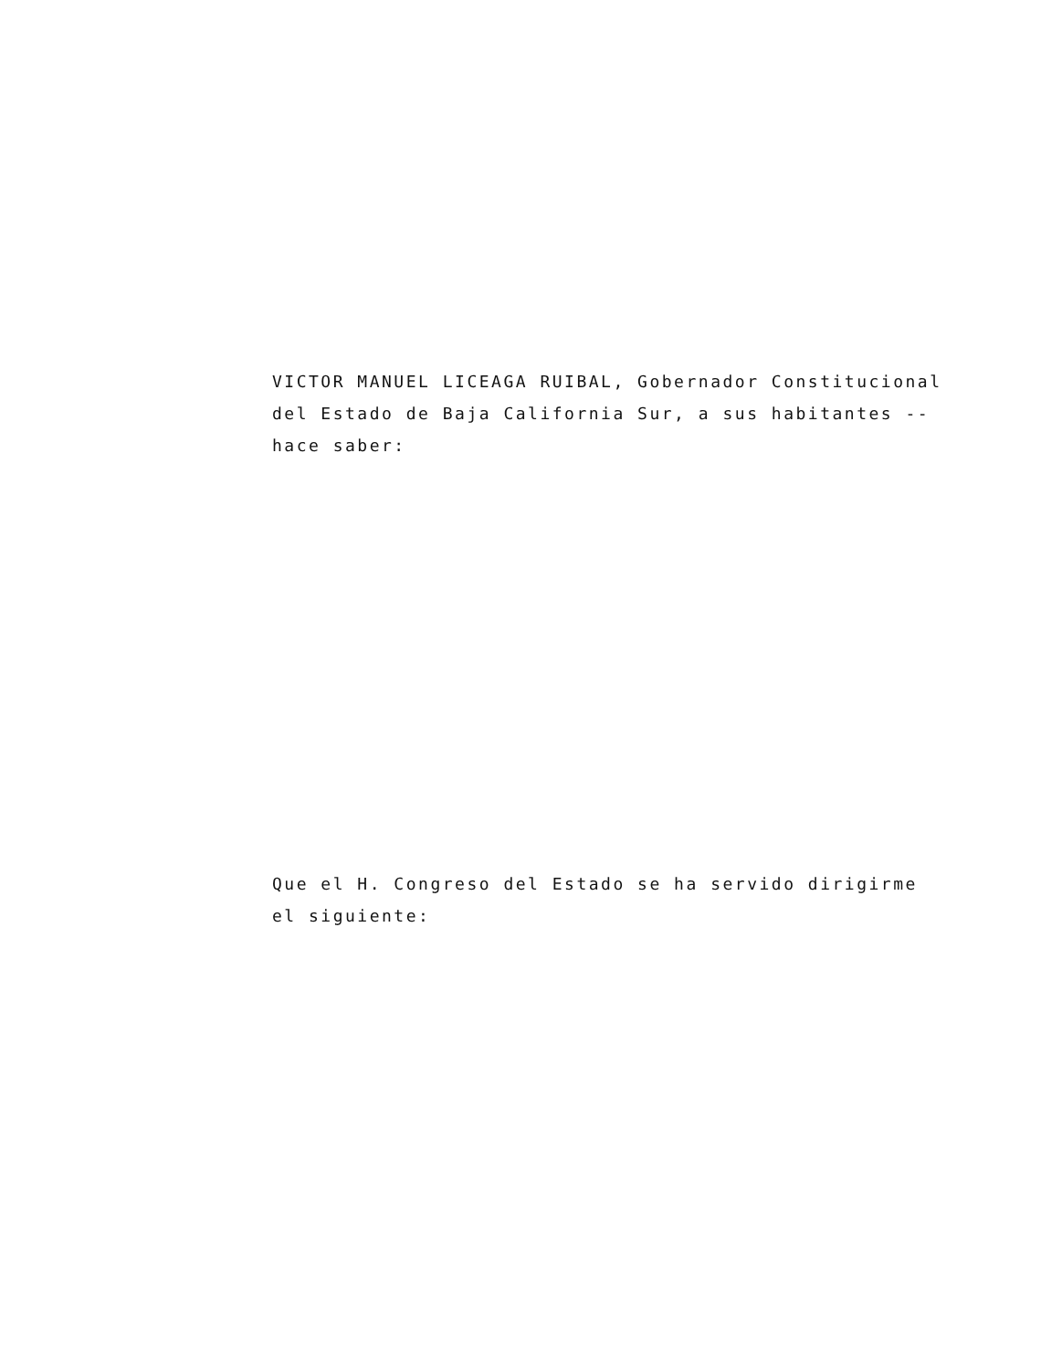VICTOR MANUEL LICEAGA RUIBAL, Gobernador Constitucional
del Estado de Baja California Sur, a sus habitantes --
hace saber:
Que el H. Congreso del Estado se ha servido dirigirme
el siguiente: